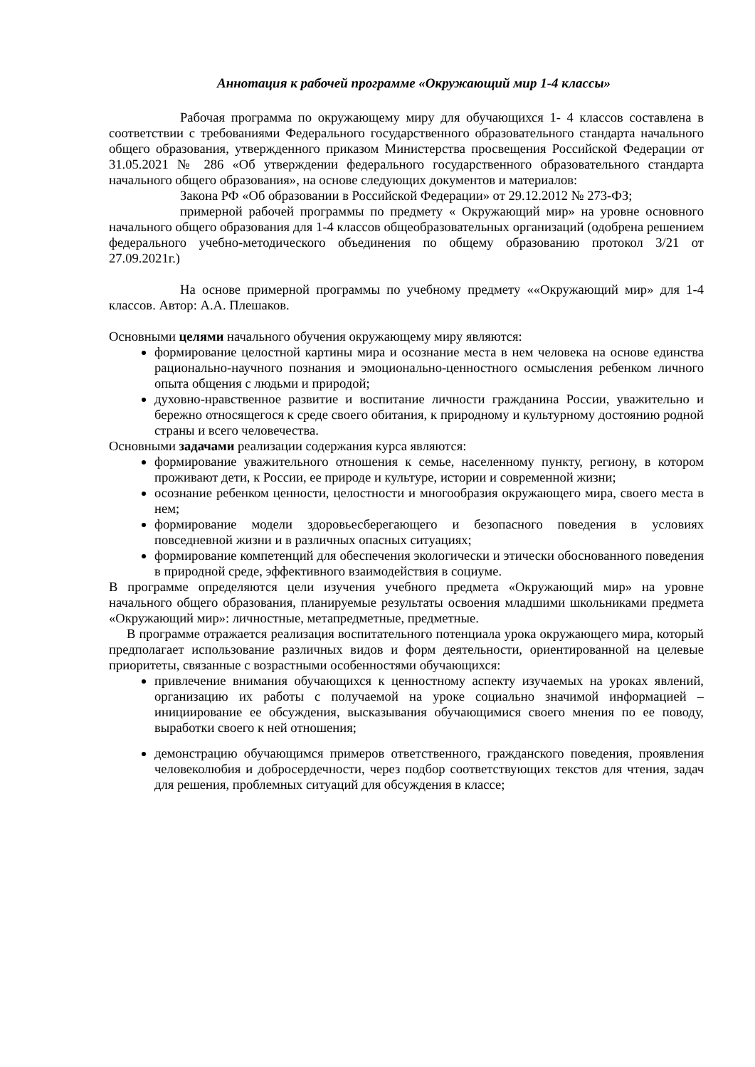Аннотация к рабочей программе «Окружающий мир 1-4 классы»
Рабочая программа по окружающему миру для обучающихся 1- 4 классов составлена в соответствии с требованиями Федерального государственного образовательного стандарта начального общего образования, утвержденного приказом Министерства просвещения Российской Федерации от 31.05.2021 № 286 «Об утверждении федерального государственного образовательного стандарта начального общего образования», на основе следующих документов и материалов:
Закона РФ «Об образовании в Российской Федерации» от 29.12.2012 № 273-ФЗ;
примерной рабочей программы по предмету « Окружающий мир» на уровне основного начального общего образования для 1-4 классов общеобразовательных организаций (одобрена решением федерального учебно-методического объединения по общему образованию протокол 3/21 от 27.09.2021г.)
На основе примерной программы по учебному предмету ««Окружающий мир» для 1-4 классов. Автор: А.А. Плешаков.
Основными целями начального обучения окружающему миру являются:
формирование целостной картины мира и осознание места в нем человека на основе единства рационально-научного познания и эмоционально-ценностного осмысления ребенком личного опыта общения с людьми и природой;
духовно-нравственное развитие и воспитание личности гражданина России, уважительно и бережно относящегося к среде своего обитания, к природному и культурному достоянию родной страны и всего человечества.
Основными задачами реализации содержания курса являются:
формирование уважительного отношения к семье, населенному пункту, региону, в котором проживают дети, к России, ее природе и культуре, истории и современной жизни;
осознание ребенком ценности, целостности и многообразия окружающего мира, своего места в нем;
формирование модели здоровьесберегающего и безопасного поведения в условиях повседневной жизни и в различных опасных ситуациях;
формирование компетенций для обеспечения экологически и этически обоснованного поведения в природной среде, эффективного взаимодействия в социуме.
В программе определяются цели изучения учебного предмета «Окружающий мир» на уровне начального общего образования, планируемые результаты освоения младшими школьниками предмета «Окружающий мир»: личностные, метапредметные, предметные.
В программе отражается реализация воспитательного потенциала урока окружающего мира, который предполагает использование различных видов и форм деятельности, ориентированной на целевые приоритеты, связанные с возрастными особенностями обучающихся:
привлечение внимания обучающихся к ценностному аспекту изучаемых на уроках явлений, организацию их работы с получаемой на уроке социально значимой информацией – инициирование ее обсуждения, высказывания обучающимися своего мнения по ее поводу, выработки своего к ней отношения;
демонстрацию обучающимся примеров ответственного, гражданского поведения, проявления человеколюбия и добросердечности, через подбор соответствующих текстов для чтения, задач для решения, проблемных ситуаций для обсуждения в классе;